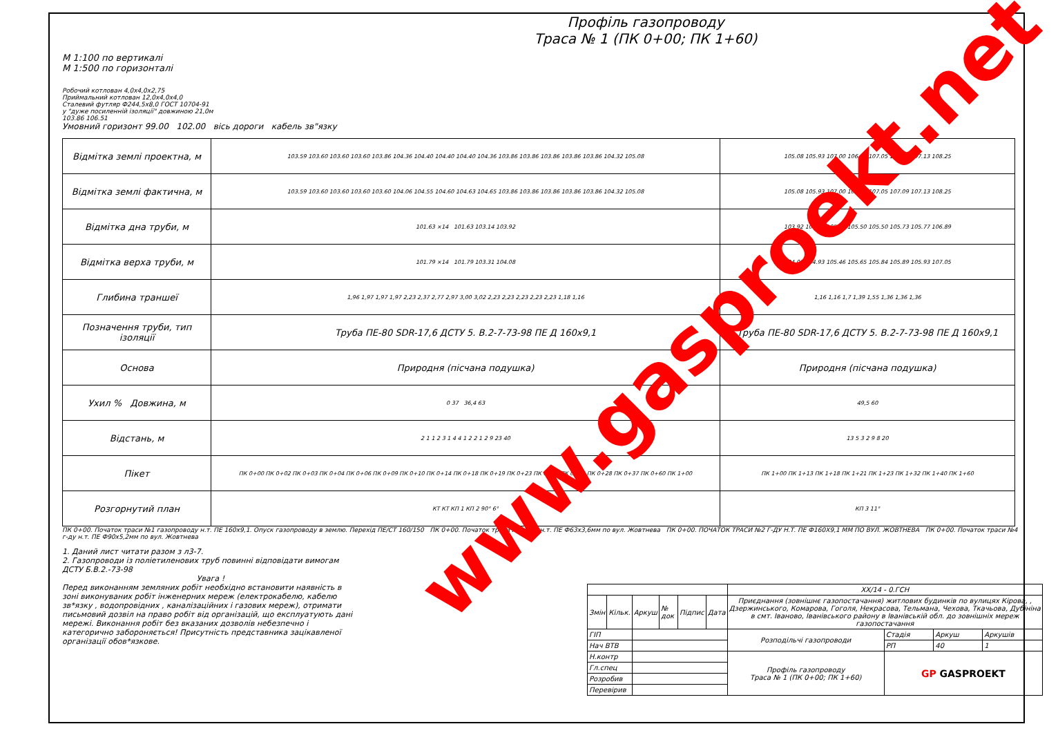Профіль газопроводу
Траса № 1 (ПК 0+00; ПК 1+60)
М 1:100 по вертикалі
М 1:500 по горизонталі
Робочий котлован 4,0х4,0х2,75 Приймальний котлован 12,0х4,0х4,0
Сталевий футляр Ф244,5х8,0 ГОСТ 10704-91 у "дуже посиленній ізоляції" довжиною 21,0м
103.86 106.51
Умовний горизонт 99.00 102.00 вісь дороги кабель зв"язку
| Відмітка землі проектна, м | 103.59 103.60 103.60 103.60 103.86 104.36 104.40 104.40 104.40 104.36 103.86 103.86 103.86 103.86 103.86 104.32 105.08 | 105.08 105.93 107.00 106.89 107.05 107.09 107.13 108.25 |
| Відмітка землі фактична, м | 103.59 103.60 103.60 103.60 103.60 104.06 104.55 104.60 104.63 104.65 103.86 103.86 103.86 103.86 103.86 104.32 105.08 | 105.08 105.93 107.00 106.89 107.05 107.09 107.13 108.25 |
| Відмітка дна труби, м | 101.63 ×14 101.63 103.14 103.92 | 103.92 104.77 105.30 105.50 105.50 105.73 105.77 106.89 |
| Відмітка верха труби, м | 101.79 ×14 101.79 103.31 104.08 | 104.08 104.93 105.46 105.65 105.84 105.89 105.93 107.05 |
| Глибина траншеї | 1,96 1,97 1,97 1,97 2,23 2,37 2,77 2,97 3,00 3,02 2,23 2,23 2,23 2,23 2,23 1,18 1,16 | 1,16 1,16 1,7 1,39 1,55 1,36 1,36 1,36 |
| Позначення труби, тип ізоляції | Труба ПЕ-80 SDR-17,6 ДСТУ 5. В.2-7-73-98 ПЕ Д 160х9,1 | Труба ПЕ-80 SDR-17,6 ДСТУ 5. В.2-7-73-98 ПЕ Д 160х9,1 |
| Основа | Природня (пісчана подушка) | Природня (пісчана подушка) |
| Ухил % Довжина, м | 0 37 36,4 63 | 49,5 60 |
| Відстань, м | 2 1 1 2 3 1 4 4 1 2 2 1 2 9 23 40 | 13 5 3 2 9 8 20 |
| Пікет | ПК 0+00 ПК 0+02 ПК 0+03 ПК 0+04 ПК 0+06 ПК 0+09 ПК 0+10 ПК 0+14 ПК 0+18 ПК 0+19 ПК 0+23 ПК 0+25 ПК 0+26 ПК 0+28 ПК 0+37 ПК 0+60 ПК 1+00 | ПК 1+00 ПК 1+13 ПК 1+18 ПК 1+21 ПК 1+23 ПК 1+32 ПК 1+40 ПК 1+60 |
| Розгорнутий план | КТ КТ КП 1 КП 2 90° 6° | КП 3 11° |
ПК 0+00. Початок траси №1 газопроводу н.т. ПЕ 160х9,1. Опуск газопроводу в землю. Перехід ПЕ/СТ 160/150 ПК 0+00. Початок траси №3 г-ду н.т. ПЕ Ф63х3,6мм по вул. Жовтнева ПК 0+00. ПОЧАТОК ТРАСИ №2 Г-ДУ Н.Т. ПЕ Ф160Х9,1 ММ ПО ВУЛ. ЖОВТНЕВА ПК 0+00. Початок траси №4 г-ду н.т. ПЕ Ф90х5,2мм по вул. Жовтнева
1. Даний лист читати разом з л3-7.
2. Газопроводи із поліетиленових труб повинні відповідати вимогам ДСТУ Б.В.2.-73-98
Увага !Перед виконанням земляних робіт необхідно встановити наявність в зоні виконуваних робіт інженерних мереж (електрокабелю, кабелю зв*язку , водопровідних , каналізаційних і газових мереж), отримати письмовий дозвіл на право робіт від організацій, що експлуатують дані мережі. Виконання робіт без вказаних дозволів небезпечно і категорично забороняється! Присутність представника зацікавленої організації обов*язкове.
| | | | | | | ХХ/14 - 0.ГСН | | | |
| Змін | Кільк. | Аркуш | № док | Підпис | Дата | Приєднання (зовнішнє газопостачання) житлових будинків по вулицях Кірова, , Дзержинського, Комарова, Гоголя, Некрасова, Тельмана, Чехова, Ткачьова, Дубініна в смт. Іваново, Іванівського району в Іванівській обл. до зовнішніх мереж газопостачання | | | |
| ГІП | | | | | | Розподільчі газопроводи | Стадія | Аркуш | Аркушів |
| Нач ВТВ | | | | | | | РП | 40 | 1 |
| Н.контр | | | | | | Профіль газопроводу Траса № 1 (ПК 0+00; ПК 1+60) | GP GASPROEKT | | |
| Гл.спец | | | | | | | | | |
| Розробив | | | | | | | | | |
| Перевірив | | | | | | | | | |
www.gasproekt.net